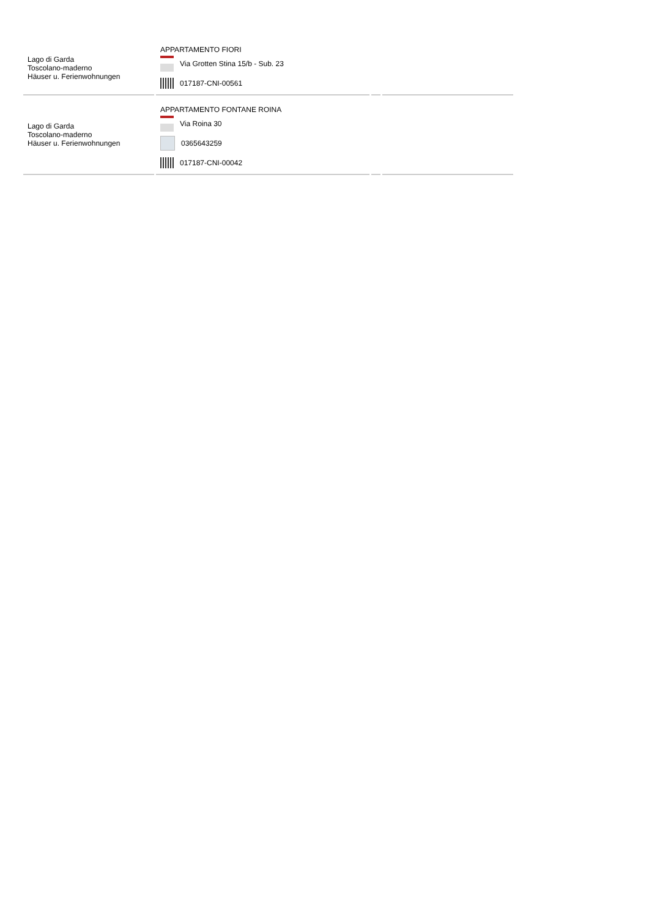| Lago di Garda Toscolano-maderno Häuser u. Ferienwohnungen | APPARTAMENTO FIORI Via Grotten Stina 15/b - Sub. 23 017187-CNI-00561 | | |
| Lago di Garda Toscolano-maderno Häuser u. Ferienwohnungen | APPARTAMENTO FONTANE ROINA Via Roina 30 0365643259 017187-CNI-00042 | | |